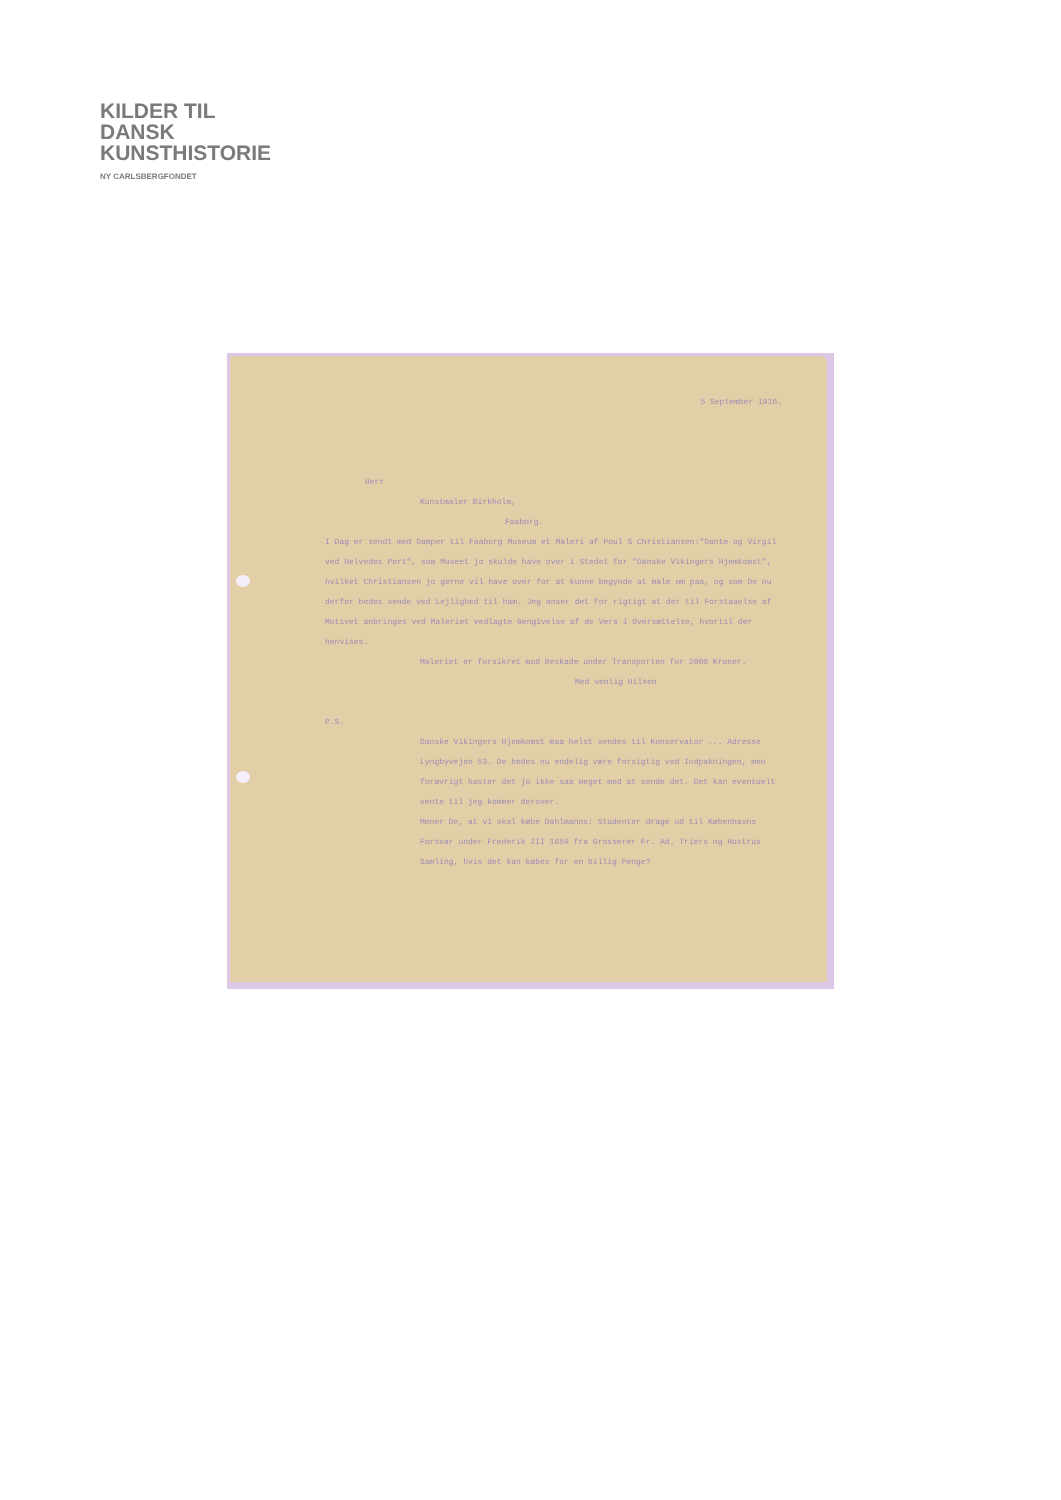KILDER TIL
DANSK
KUNSTHISTORIE
NY CARLSBERGFONDET
5 September 1916.
Herr
Kunstmaler Birkholm,
Faaborg.
I Dag er sendt med Damper til Faaborg Museum et Maleri af Poul S Christiansen:"Dante og Virgil ved Helvedes Port", som Museet jo skulde have over i Stedet for "Danske Vikingers Hjemkomst", hvilket Christiansen jo gerne vil have over for at kunne begynde at male om paa, og som De nu derfor bedes sende ved Lejlighed til ham. Jeg anser det for rigtigt at der til Forstaaelse af Motivet anbringes ved Maleriet vedlagte Gengivelse af de Vers i Oversættelse, hvortil der henvises.
Maleriet er forsikret mod Beskade under Transporten for 2000 Kroner.
Med venlig Hilsen
P.S.
Danske Vikingers Hjemkomst maa helst sendes til Konservator ... Adresse Lyngbyvejen 53. De bedes nu endelig være forsigtig ved Indpakningen, men forøvrigt haster det jo ikke saa meget med at sende det. Det kan eventuelt vente til jeg kommer derover.
Mener De, at vi skal købe Dahlmanns: Studenter drage ud til Københavns Forsvar under Frederik III 1659 fra Grosserer Fr. Ad. Triers og Hustrus Samling, hvis det kan købes for en billig Penge?